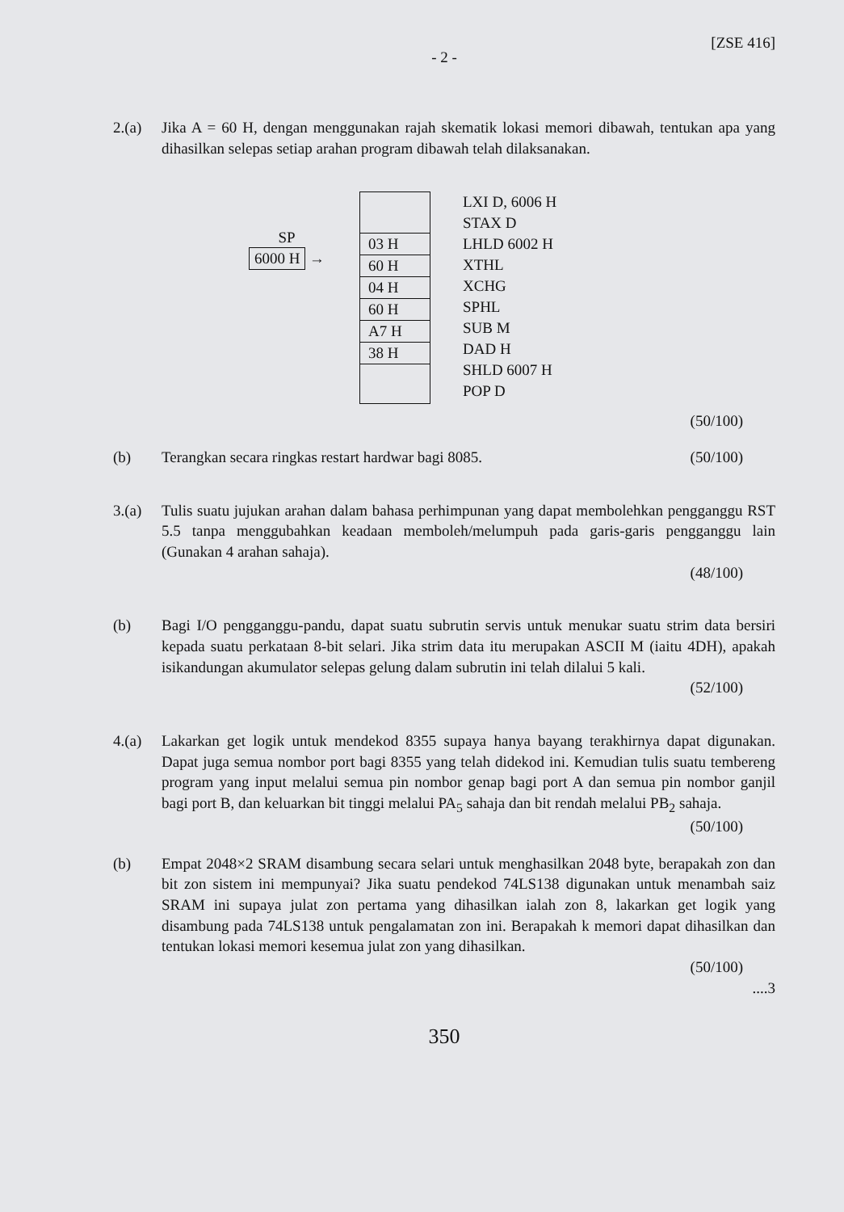[ZSE 416]
- 2 -
2.(a) Jika A = 60 H, dengan menggunakan rajah skematik lokasi memori dibawah, tentukan apa yang dihasilkan selepas setiap arahan program dibawah telah dilaksanakan.
SP
6000 H →
03 H
60 H
04 H
60 H
A7 H
38 H
LXI D, 6006 H
STAX D
LHLD 6002 H
XTHL
XCHG
SPHL
SUB M
DAD H
SHLD 6007 H
POP D
(50/100)
(b) Terangkan secara ringkas restart hardwar bagi 8085. (50/100)
3.(a) Tulis suatu jujukan arahan dalam bahasa perhimpunan yang dapat membolehkan pengganggu RST 5.5 tanpa menggubahkan keadaan memboleh/melumpuh pada garis-garis pengganggu lain (Gunakan 4 arahan sahaja).
(48/100)
(b) Bagi I/O pengganggu-pandu, dapat suatu subrutin servis untuk menukar suatu strim data bersiri kepada suatu perkataan 8-bit selari. Jika strim data itu merupakan ASCII M (iaitu 4DH), apakah isikandungan akumulator selepas gelung dalam subrutin ini telah dilalui 5 kali.
(52/100)
4.(a) Lakarkan get logik untuk mendekod 8355 supaya hanya bayang terakhirnya dapat digunakan. Dapat juga semua nombor port bagi 8355 yang telah didekod ini. Kemudian tulis suatu tembereng program yang input melalui semua pin nombor genap bagi port A dan semua pin nombor ganjil bagi port B, dan keluarkan bit tinggi melalui PA<sub>5</sub> sahaja dan bit rendah melalui PB<sub>2</sub> sahaja.
(50/100)
(b) Empat 2048×2 SRAM disambung secara selari untuk menghasilkan 2048 byte, berapakah zon dan bit zon sistem ini mempunyai? Jika suatu pendekod 74LS138 digunakan untuk menambah saiz SRAM ini supaya julat zon pertama yang dihasilkan ialah zon 8, lakarkan get logik yang disambung pada 74LS138 untuk pengalamatan zon ini. Berapakah k memori dapat dihasilkan dan tentukan lokasi memori kesemua julat zon yang dihasilkan.
(50/100)
....3
350